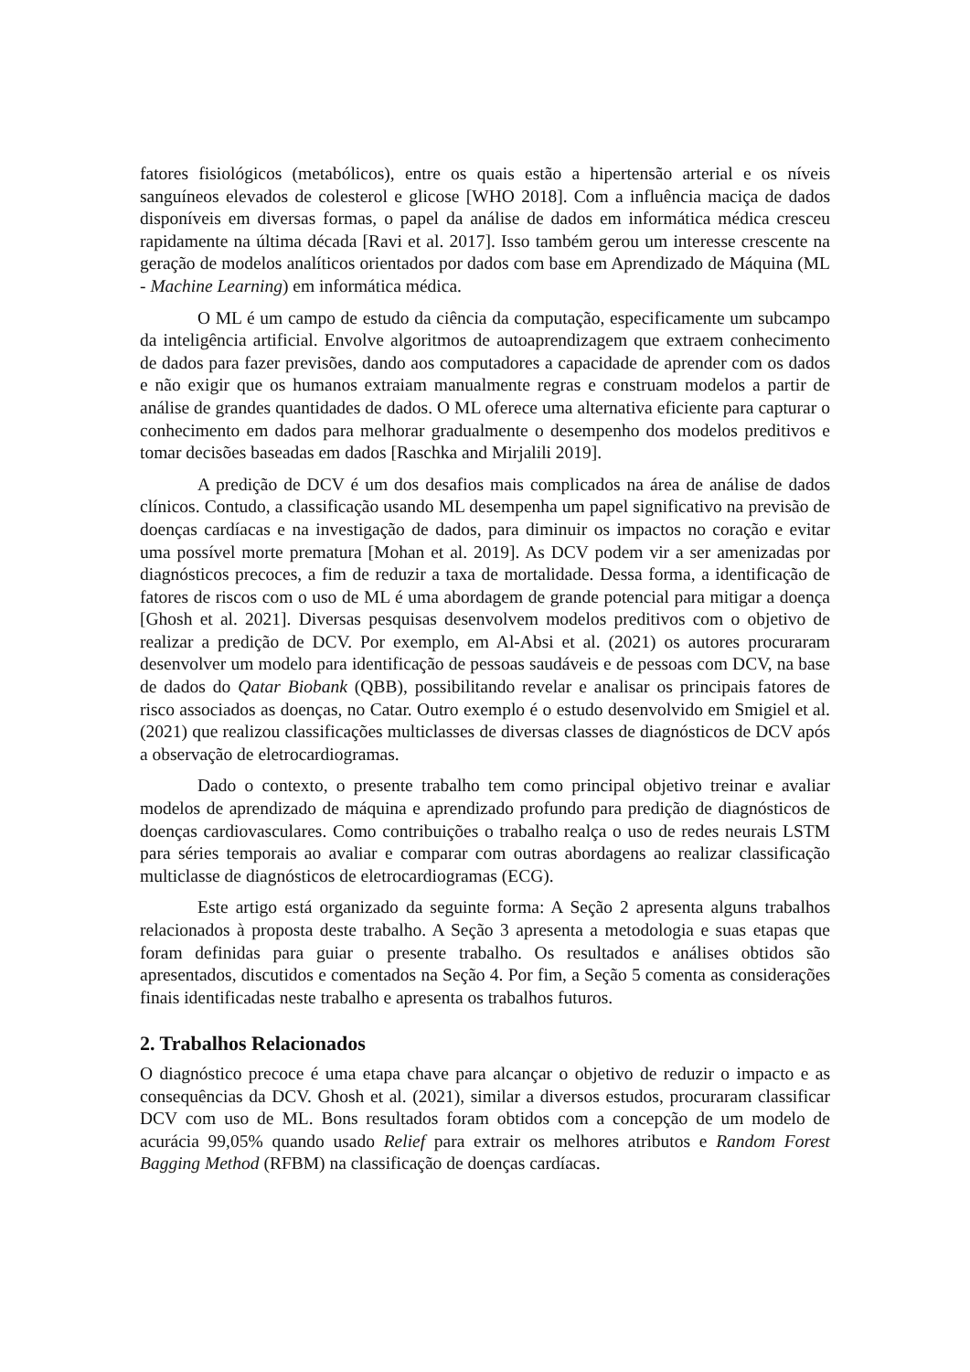fatores fisiológicos (metabólicos), entre os quais estão a hipertensão arterial e os níveis sanguíneos elevados de colesterol e glicose [WHO 2018]. Com a influência maciça de dados disponíveis em diversas formas, o papel da análise de dados em informática médica cresceu rapidamente na última década [Ravi et al. 2017]. Isso também gerou um interesse crescente na geração de modelos analíticos orientados por dados com base em Aprendizado de Máquina (ML - Machine Learning) em informática médica.
O ML é um campo de estudo da ciência da computação, especificamente um subcampo da inteligência artificial. Envolve algoritmos de autoaprendizagem que extraem conhecimento de dados para fazer previsões, dando aos computadores a capacidade de aprender com os dados e não exigir que os humanos extraiam manualmente regras e construam modelos a partir de análise de grandes quantidades de dados. O ML oferece uma alternativa eficiente para capturar o conhecimento em dados para melhorar gradualmente o desempenho dos modelos preditivos e tomar decisões baseadas em dados [Raschka and Mirjalili 2019].
A predição de DCV é um dos desafios mais complicados na área de análise de dados clínicos. Contudo, a classificação usando ML desempenha um papel significativo na previsão de doenças cardíacas e na investigação de dados, para diminuir os impactos no coração e evitar uma possível morte prematura [Mohan et al. 2019]. As DCV podem vir a ser amenizadas por diagnósticos precoces, a fim de reduzir a taxa de mortalidade. Dessa forma, a identificação de fatores de riscos com o uso de ML é uma abordagem de grande potencial para mitigar a doença [Ghosh et al. 2021]. Diversas pesquisas desenvolvem modelos preditivos com o objetivo de realizar a predição de DCV. Por exemplo, em Al-Absi et al. (2021) os autores procuraram desenvolver um modelo para identificação de pessoas saudáveis e de pessoas com DCV, na base de dados do Qatar Biobank (QBB), possibilitando revelar e analisar os principais fatores de risco associados as doenças, no Catar. Outro exemplo é o estudo desenvolvido em Smigiel et al. (2021) que realizou classificações multiclasses de diversas classes de diagnósticos de DCV após a observação de eletrocardiogramas.
Dado o contexto, o presente trabalho tem como principal objetivo treinar e avaliar modelos de aprendizado de máquina e aprendizado profundo para predição de diagnósticos de doenças cardiovasculares. Como contribuições o trabalho realça o uso de redes neurais LSTM para séries temporais ao avaliar e comparar com outras abordagens ao realizar classificação multiclasse de diagnósticos de eletrocardiogramas (ECG).
Este artigo está organizado da seguinte forma: A Seção 2 apresenta alguns trabalhos relacionados à proposta deste trabalho. A Seção 3 apresenta a metodologia e suas etapas que foram definidas para guiar o presente trabalho. Os resultados e análises obtidos são apresentados, discutidos e comentados na Seção 4. Por fim, a Seção 5 comenta as considerações finais identificadas neste trabalho e apresenta os trabalhos futuros.
2. Trabalhos Relacionados
O diagnóstico precoce é uma etapa chave para alcançar o objetivo de reduzir o impacto e as consequências da DCV. Ghosh et al. (2021), similar a diversos estudos, procuraram classificar DCV com uso de ML. Bons resultados foram obtidos com a concepção de um modelo de acurácia 99,05% quando usado Relief para extrair os melhores atributos e Random Forest Bagging Method (RFBM) na classificação de doenças cardíacas.